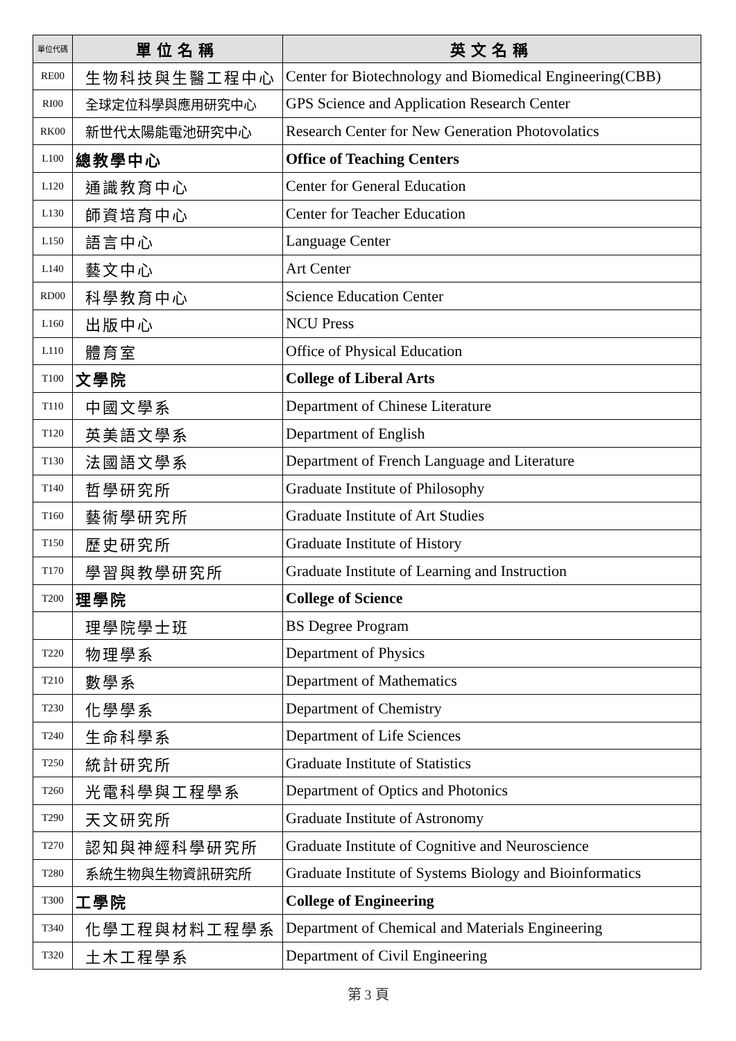| 單位代碼 | 單位名稱 | 英文名稱 |
| --- | --- | --- |
| RE00 | 生物科技與生醫工程中心 | Center for Biotechnology and Biomedical Engineering(CBB) |
| RI00 | 全球定位科學與應用研究中心 | GPS Science and Application Research Center |
| RK00 | 新世代太陽能電池研究中心 | Research Center for New Generation Photovolatics |
| L100 | 總教學中心 | Office of Teaching Centers |
| L120 | 通識教育中心 | Center for General Education |
| L130 | 師資培育中心 | Center for Teacher Education |
| L150 | 語言中心 | Language Center |
| L140 | 藝文中心 | Art Center |
| RD00 | 科學教育中心 | Science Education Center |
| L160 | 出版中心 | NCU Press |
| L110 | 體育室 | Office of Physical Education |
| T100 | 文學院 | College of Liberal Arts |
| T110 | 中國文學系 | Department of Chinese Literature |
| T120 | 英美語文學系 | Department of English |
| T130 | 法國語文學系 | Department of French Language and Literature |
| T140 | 哲學研究所 | Graduate Institute of Philosophy |
| T160 | 藝術學研究所 | Graduate Institute of Art Studies |
| T150 | 歷史研究所 | Graduate Institute of History |
| T170 | 學習與教學研究所 | Graduate Institute of Learning and Instruction |
| T200 | 理學院 | College of Science |
| | 理學院學士班 | BS Degree Program |
| T220 | 物理學系 | Department of Physics |
| T210 | 數學系 | Department of Mathematics |
| T230 | 化學學系 | Department of Chemistry |
| T240 | 生命科學系 | Department of Life Sciences |
| T250 | 統計研究所 | Graduate Institute of Statistics |
| T260 | 光電科學與工程學系 | Department of Optics and Photonics |
| T290 | 天文研究所 | Graduate Institute of Astronomy |
| T270 | 認知與神經科學研究所 | Graduate Institute of Cognitive and Neuroscience |
| T280 | 系統生物與生物資訊研究所 | Graduate Institute of Systems Biology and Bioinformatics |
| T300 | 工學院 | College of Engineering |
| T340 | 化學工程與材料工程學系 | Department of Chemical and Materials Engineering |
| T320 | 土木工程學系 | Department of Civil Engineering |
第 3 頁